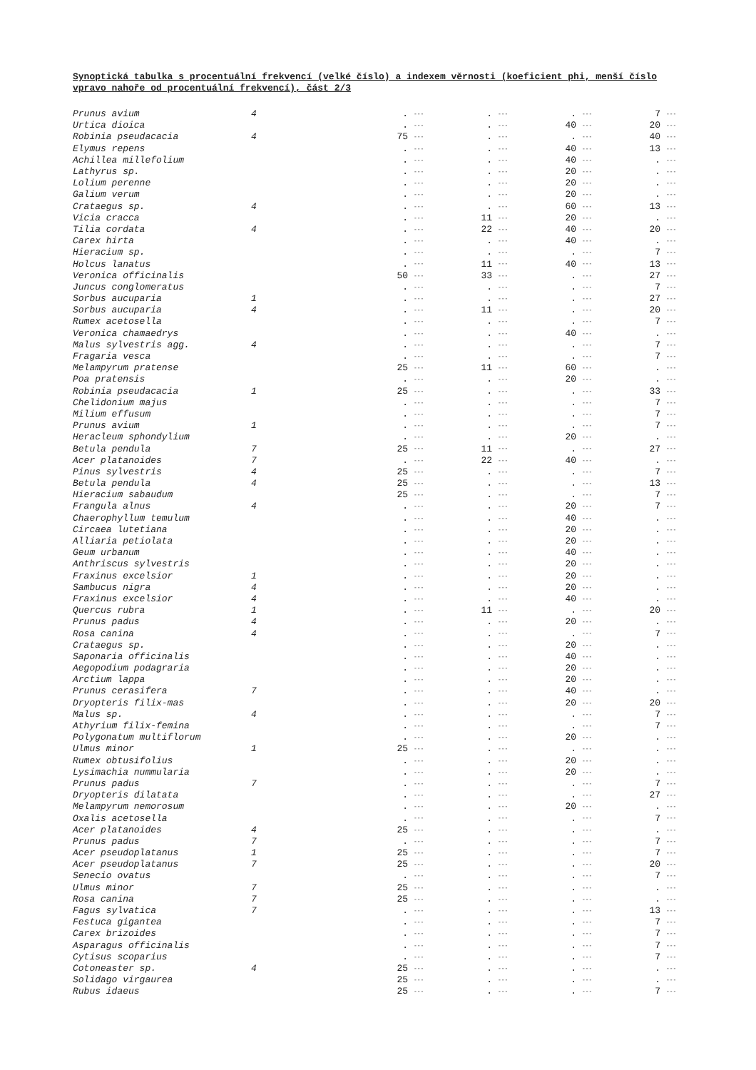Synoptická tabulka s procentuální frekvencí (velké číslo) a indexem věrnosti (koeficient phi, menší číslo vpravo nahoře od procentuální frekvencí), část 2/3
| Prunus avium | 4 | . | --- | . | --- | . | --- | 7 | --- |
| Urtica dioica | | . | --- | . | --- | 40 | --- | 20 | --- |
| Robinia pseudacacia | 4 | 75 | --- | . | --- | . | --- | 40 | --- |
| Elymus repens | | . | --- | . | --- | 40 | --- | 13 | --- |
| Achillea millefolium | | . | --- | . | --- | 40 | --- | . | --- |
| Lathyrus sp. | | . | --- | . | --- | 20 | --- | . | --- |
| Lolium perenne | | . | --- | . | --- | 20 | --- | . | --- |
| Galium verum | | . | --- | . | --- | 20 | --- | . | --- |
| Crataegus sp. | 4 | . | --- | . | --- | 60 | --- | 13 | --- |
| Vicia cracca | | . | --- | 11 | --- | 20 | --- | . | --- |
| Tilia cordata | 4 | . | --- | 22 | --- | 40 | --- | 20 | --- |
| Carex hirta | | . | --- | . | --- | 40 | --- | . | --- |
| Hieracium sp. | | . | --- | . | --- | . | --- | 7 | --- |
| Holcus lanatus | | . | --- | 11 | --- | 40 | --- | 13 | --- |
| Veronica officinalis | | 50 | --- | 33 | --- | . | --- | 27 | --- |
| Juncus conglomeratus | | . | --- | . | --- | . | --- | 7 | --- |
| Sorbus aucuparia | 1 | . | --- | . | --- | . | --- | 27 | --- |
| Sorbus aucuparia | 4 | . | --- | 11 | --- | . | --- | 20 | --- |
| Rumex acetosella | | . | --- | . | --- | . | --- | 7 | --- |
| Veronica chamaedrys | | . | --- | . | --- | 40 | --- | . | --- |
| Malus sylvestris agg. | 4 | . | --- | . | --- | . | --- | 7 | --- |
| Fragaria vesca | | . | --- | . | --- | . | --- | 7 | --- |
| Melampyrum pratense | | 25 | --- | 11 | --- | 60 | --- | . | --- |
| Poa pratensis | | . | --- | . | --- | 20 | --- | . | --- |
| Robinia pseudacacia | 1 | 25 | --- | . | --- | . | --- | 33 | --- |
| Chelidonium majus | | . | --- | . | --- | . | --- | 7 | --- |
| Milium effusum | | . | --- | . | --- | . | --- | 7 | --- |
| Prunus avium | 1 | . | --- | . | --- | . | --- | 7 | --- |
| Heracleum sphondylium | | . | --- | . | --- | 20 | --- | . | --- |
| Betula pendula | 7 | 25 | --- | 11 | --- | . | --- | 27 | --- |
| Acer platanoides | 7 | . | --- | 22 | --- | 40 | --- | . | --- |
| Pinus sylvestris | 4 | 25 | --- | . | --- | . | --- | 7 | --- |
| Betula pendula | 4 | 25 | --- | . | --- | . | --- | 13 | --- |
| Hieracium sabaudum | | 25 | --- | . | --- | . | --- | 7 | --- |
| Frangula alnus | 4 | . | --- | . | --- | 20 | --- | 7 | --- |
| Chaerophyllum temulum | | . | --- | . | --- | 40 | --- | . | --- |
| Circaea lutetiana | | . | --- | . | --- | 20 | --- | . | --- |
| Alliaria petiolata | | . | --- | . | --- | 20 | --- | . | --- |
| Geum urbanum | | . | --- | . | --- | 40 | --- | . | --- |
| Anthriscus sylvestris | | . | --- | . | --- | 20 | --- | . | --- |
| Fraxinus excelsior | 1 | . | --- | . | --- | 20 | --- | . | --- |
| Sambucus nigra | 4 | . | --- | . | --- | 20 | --- | . | --- |
| Fraxinus excelsior | 4 | . | --- | . | --- | 40 | --- | . | --- |
| Quercus rubra | 1 | . | --- | 11 | --- | . | --- | 20 | --- |
| Prunus padus | 4 | . | --- | . | --- | 20 | --- | . | --- |
| Rosa canina | 4 | . | --- | . | --- | . | --- | 7 | --- |
| Crataegus sp. | | . | --- | . | --- | 20 | --- | . | --- |
| Saponaria officinalis | | . | --- | . | --- | 40 | --- | . | --- |
| Aegopodium podagraria | | . | --- | . | --- | 20 | --- | . | --- |
| Arctium lappa | | . | --- | . | --- | 20 | --- | . | --- |
| Prunus cerasifera | 7 | . | --- | . | --- | 40 | --- | . | --- |
| Dryopteris filix-mas | | . | --- | . | --- | 20 | --- | 20 | --- |
| Malus sp. | 4 | . | --- | . | --- | . | --- | 7 | --- |
| Athyrium filix-femina | | . | --- | . | --- | . | --- | 7 | --- |
| Polygonatum multiflorum | | . | --- | . | --- | 20 | --- | . | --- |
| Ulmus minor | 1 | 25 | --- | . | --- | . | --- | . | --- |
| Rumex obtusifolius | | . | --- | . | --- | 20 | --- | . | --- |
| Lysimachia nummularia | | . | --- | . | --- | 20 | --- | . | --- |
| Prunus padus | 7 | . | --- | . | --- | . | --- | 7 | --- |
| Dryopteris dilatata | | . | --- | . | --- | . | --- | 27 | --- |
| Melampyrum nemorosum | | . | --- | . | --- | 20 | --- | . | --- |
| Oxalis acetosella | | . | --- | . | --- | . | --- | 7 | --- |
| Acer platanoides | 4 | 25 | --- | . | --- | . | --- | . | --- |
| Prunus padus | 7 | . | --- | . | --- | . | --- | 7 | --- |
| Acer pseudoplatanus | 1 | 25 | --- | . | --- | . | --- | 7 | --- |
| Acer pseudoplatanus | 7 | 25 | --- | . | --- | . | --- | 20 | --- |
| Senecio ovatus | | . | --- | . | --- | . | --- | 7 | --- |
| Ulmus minor | 7 | 25 | --- | . | --- | . | --- | . | --- |
| Rosa canina | 7 | 25 | --- | . | --- | . | --- | . | --- |
| Fagus sylvatica | 7 | . | --- | . | --- | . | --- | 13 | --- |
| Festuca gigantea | | . | --- | . | --- | . | --- | 7 | --- |
| Carex brizoides | | . | --- | . | --- | . | --- | 7 | --- |
| Asparagus officinalis | | . | --- | . | --- | . | --- | 7 | --- |
| Cytisus scoparius | | . | --- | . | --- | . | --- | 7 | --- |
| Cotoneaster sp. | 4 | 25 | --- | . | --- | . | --- | . | --- |
| Solidago virgaurea | | 25 | --- | . | --- | . | --- | . | --- |
| Rubus idaeus | | 25 | --- | . | --- | . | --- | 7 | --- |